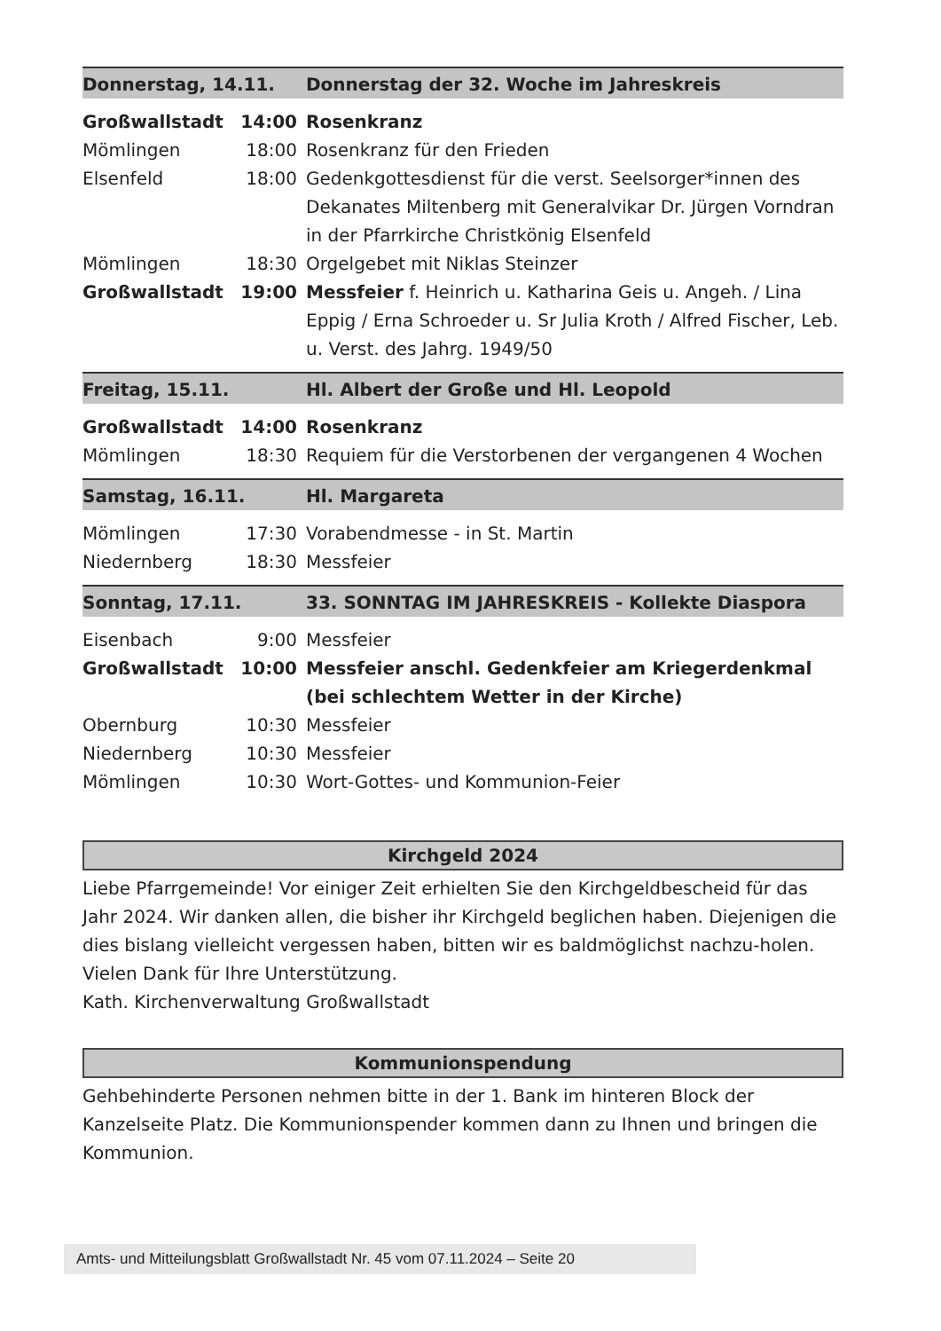| Donnerstag, 14.11. | | Donnerstag der 32. Woche im Jahreskreis |
| Großwallstadt | 14:00 | Rosenkranz |
| Mömlingen | 18:00 | Rosenkranz für den Frieden |
| Elsenfeld | 18:00 | Gedenkgottesdienst für die verst. Seelsorger*innen des Dekanates Miltenberg mit Generalvikar Dr. Jürgen Vorndran in der Pfarrkirche Christkönig Elsenfeld |
| Mömlingen | 18:30 | Orgelgebet mit Niklas Steinzer |
| Großwallstadt | 19:00 | Messfeier f. Heinrich u. Katharina Geis u. Angeh. / Lina Eppig / Erna Schroeder u. Sr Julia Kroth / Alfred Fischer, Leb. u. Verst. des Jahrg. 1949/50 |
| Freitag, 15.11. | | Hl. Albert der Große und Hl. Leopold |
| Großwallstadt | 14:00 | Rosenkranz |
| Mömlingen | 18:30 | Requiem für die Verstorbenen der vergangenen 4 Wochen |
| Samstag, 16.11. | | Hl. Margareta |
| Mömlingen | 17:30 | Vorabendmesse - in St. Martin |
| Niedernberg | 18:30 | Messfeier |
| Sonntag, 17.11. | | 33. SONNTAG IM JAHRESKREIS - Kollekte Diaspora |
| Eisenbach | 9:00 | Messfeier |
| Großwallstadt | 10:00 | Messfeier anschl. Gedenkfeier am Kriegerdenkmal (bei schlechtem Wetter in der Kirche) |
| Obernburg | 10:30 | Messfeier |
| Niedernberg | 10:30 | Messfeier |
| Mömlingen | 10:30 | Wort-Gottes- und Kommunion-Feier |
Kirchgeld 2024
Liebe Pfarrgemeinde! Vor einiger Zeit erhielten Sie den Kirchgeldbescheid für das Jahr 2024. Wir danken allen, die bisher ihr Kirchgeld beglichen haben. Diejenigen die dies bislang vielleicht vergessen haben, bitten wir es baldmöglichst nachzu-holen.
Vielen Dank für Ihre Unterstützung.
Kath. Kirchenverwaltung Großwallstadt
Kommunionspendung
Gehbehinderte Personen nehmen bitte in der 1. Bank im hinteren Block der Kanzelseite Platz. Die Kommunionspender kommen dann zu Ihnen und bringen die Kommunion.
Amts- und Mitteilungsblatt Großwallstadt Nr. 45 vom 07.11.2024 – Seite 20